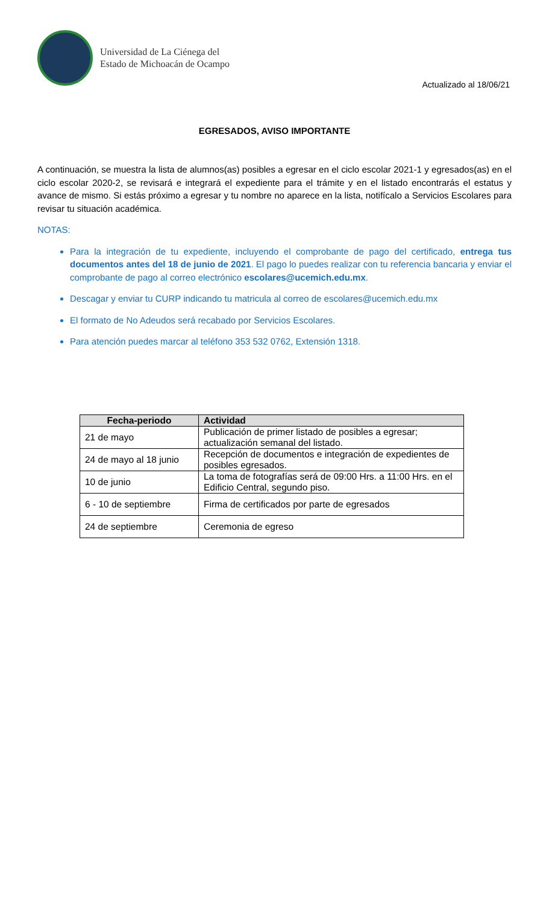Universidad de La Ciénega del
Estado de Michoacán de Ocampo
Actualizado al 18/06/21
EGRESADOS, AVISO IMPORTANTE
A continuación, se muestra la lista de alumnos(as) posibles a egresar en el ciclo escolar 2021-1 y egresados(as) en el ciclo escolar 2020-2, se revisará e integrará el expediente para el trámite y en el listado encontrarás el estatus y avance de mismo. Si estás próximo a egresar y tu nombre no aparece en la lista, notifícalo a Servicios Escolares para revisar tu situación académica.
NOTAS:
Para la integración de tu expediente, incluyendo el comprobante de pago del certificado, entrega tus documentos antes del 18 de junio de 2021. El pago lo puedes realizar con tu referencia bancaria y enviar el comprobante de pago al correo electrónico escolares@ucemich.edu.mx.
Descagar y enviar tu CURP indicando tu matricula al correo de escolares@ucemich.edu.mx
El formato de No Adeudos será recabado por Servicios Escolares.
Para atención puedes marcar al teléfono 353 532 0762, Extensión 1318.
| Fecha-periodo | Actividad |
| --- | --- |
| 21 de mayo | Publicación de primer listado de posibles a egresar; actualización semanal del listado. |
| 24 de mayo al 18 junio | Recepción de documentos e integración de expedientes de posibles egresados. |
| 10 de junio | La toma de fotografías será de 09:00 Hrs. a 11:00 Hrs. en el Edificio Central, segundo piso. |
| 6 - 10 de septiembre | Firma de certificados por parte de egresados |
| 24 de septiembre | Ceremonia de egreso |